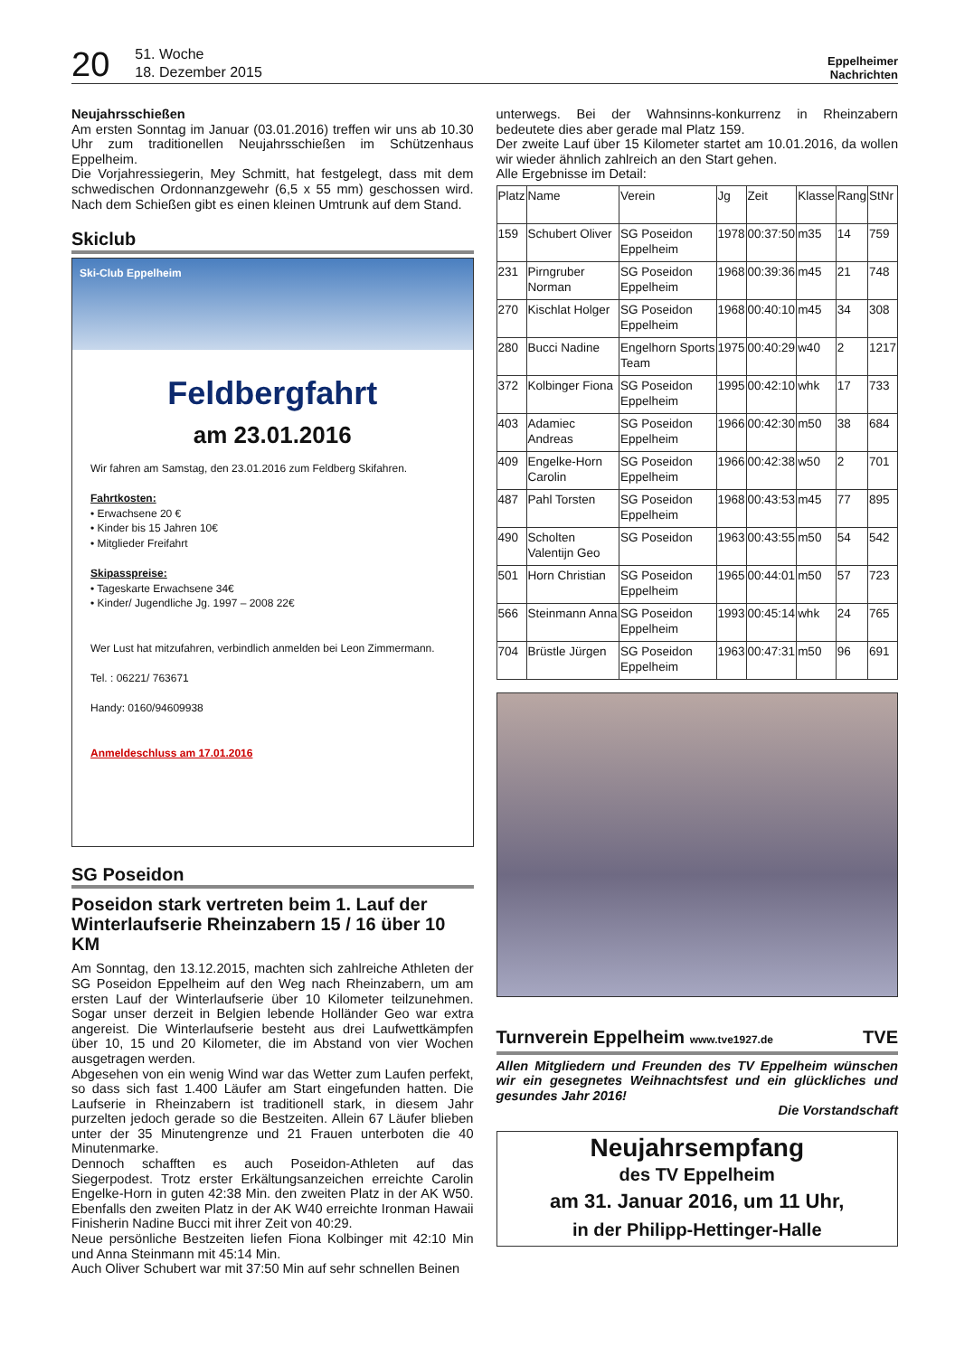20
51. Woche
18. Dezember 2015
Eppelheimer
Nachrichten
Neujahrsschießen
Am ersten Sonntag im Januar (03.01.2016) treffen wir uns ab 10.30 Uhr zum traditionellen Neujahrsschießen im Schützenhaus Eppelheim.
Die Vorjahressiegerin, Mey Schmitt, hat festgelegt, dass mit dem schwedischen Ordonnanzgewehr (6,5 x 55 mm) geschossen wird. Nach dem Schießen gibt es einen kleinen Umtrunk auf dem Stand.
Skiclub
Ski-Club Eppelheim
Feldbergfahrt
am 23.01.2016
Wir fahren am Samstag, den 23.01.2016 zum Feldberg Skifahren.
Fahrtkosten:
• Erwachsene 20 €
• Kinder bis 15 Jahren 10€
• Mitglieder Freifahrt
Skipasspreise:
• Tageskarte Erwachsene 34€
• Kinder/ Jugendliche Jg. 1997 – 2008 22€
Wer Lust hat mitzufahren, verbindlich anmelden bei Leon Zimmermann.
Tel. : 06221/ 763671
Handy: 0160/94609938
Anmeldeschluss am 17.01.2016
SG Poseidon
Poseidon stark vertreten beim 1. Lauf der Winterlaufserie Rheinzabern 15 / 16 über 10 KM
Am Sonntag, den 13.12.2015, machten sich zahlreiche Athleten der SG Poseidon Eppelheim auf den Weg nach Rheinzabern, um am ersten Lauf der Winterlaufserie über 10 Kilometer teilzunehmen. Sogar unser derzeit in Belgien lebende Holländer Geo war extra angereist. Die Winterlaufserie besteht aus drei Laufwettkämpfen über 10, 15 und 20 Kilometer, die im Abstand von vier Wochen ausgetragen werden.
Abgesehen von ein wenig Wind war das Wetter zum Laufen perfekt, so dass sich fast 1.400 Läufer am Start eingefunden hatten. Die Laufserie in Rheinzabern ist traditionell stark, in diesem Jahr purzelten jedoch gerade so die Bestzeiten. Allein 67 Läufer blieben unter der 35 Minutengrenze und 21 Frauen unterboten die 40 Minutenmarke.
Dennoch schafften es auch Poseidon-Athleten auf das Siegerpodest. Trotz erster Erkältungsanzeichen erreichte Carolin Engelke-Horn in guten 42:38 Min. den zweiten Platz in der AK W50. Ebenfalls den zweiten Platz in der AK W40 erreichte Ironman Hawaii Finisherin Nadine Bucci mit ihrer Zeit von 40:29.
Neue persönliche Bestzeiten liefen Fiona Kolbinger mit 42:10 Min und Anna Steinmann mit 45:14 Min.
Auch Oliver Schubert war mit 37:50 Min auf sehr schnellen Beinen
unterwegs. Bei der Wahnsinns-konkurrenz in Rheinzabern bedeutete dies aber gerade mal Platz 159.
Der zweite Lauf über 15 Kilometer startet am 10.01.2016, da wollen wir wieder ähnlich zahlreich an den Start gehen.
Alle Ergebnisse im Detail:
| Platz | Name | Verein | Jg | Zeit | Klasse | Rang | StNr |
| --- | --- | --- | --- | --- | --- | --- | --- |
| 159 | Schubert Oliver | SG Poseidon Eppelheim | 1978 | 00:37:50 | m35 | 14 | 759 |
| 231 | Pirngruber Norman | SG Poseidon Eppelheim | 1968 | 00:39:36 | m45 | 21 | 748 |
| 270 | Kischlat Holger | SG Poseidon Eppelheim | 1968 | 00:40:10 | m45 | 34 | 308 |
| 280 | Bucci Nadine | Engelhorn Sports Team | 1975 | 00:40:29 | w40 | 2 | 1217 |
| 372 | Kolbinger Fiona | SG Poseidon Eppelheim | 1995 | 00:42:10 | whk | 17 | 733 |
| 403 | Adamiec Andreas | SG Poseidon Eppelheim | 1966 | 00:42:30 | m50 | 38 | 684 |
| 409 | Engelke-Horn Carolin | SG Poseidon Eppelheim | 1966 | 00:42:38 | w50 | 2 | 701 |
| 487 | Pahl Torsten | SG Poseidon Eppelheim | 1968 | 00:43:53 | m45 | 77 | 895 |
| 490 | Scholten Valentijn Geo | SG Poseidon | 1963 | 00:43:55 | m50 | 54 | 542 |
| 501 | Horn Christian | SG Poseidon Eppelheim | 1965 | 00:44:01 | m50 | 57 | 723 |
| 566 | Steinmann Anna | SG Poseidon Eppelheim | 1993 | 00:45:14 | whk | 24 | 765 |
| 704 | Brüstle Jürgen | SG Poseidon Eppelheim | 1963 | 00:47:31 | m50 | 96 | 691 |
Turnverein Eppelheim www.tve1927.de TVE
Allen Mitgliedern und Freunden des TV Eppelheim wünschen wir ein gesegnetes Weihnachtsfest und ein glückliches und gesundes Jahr 2016!
Die Vorstandschaft
Neujahrsempfang
des TV Eppelheim
am 31. Januar 2016, um 11 Uhr,
in der Philipp-Hettinger-Halle